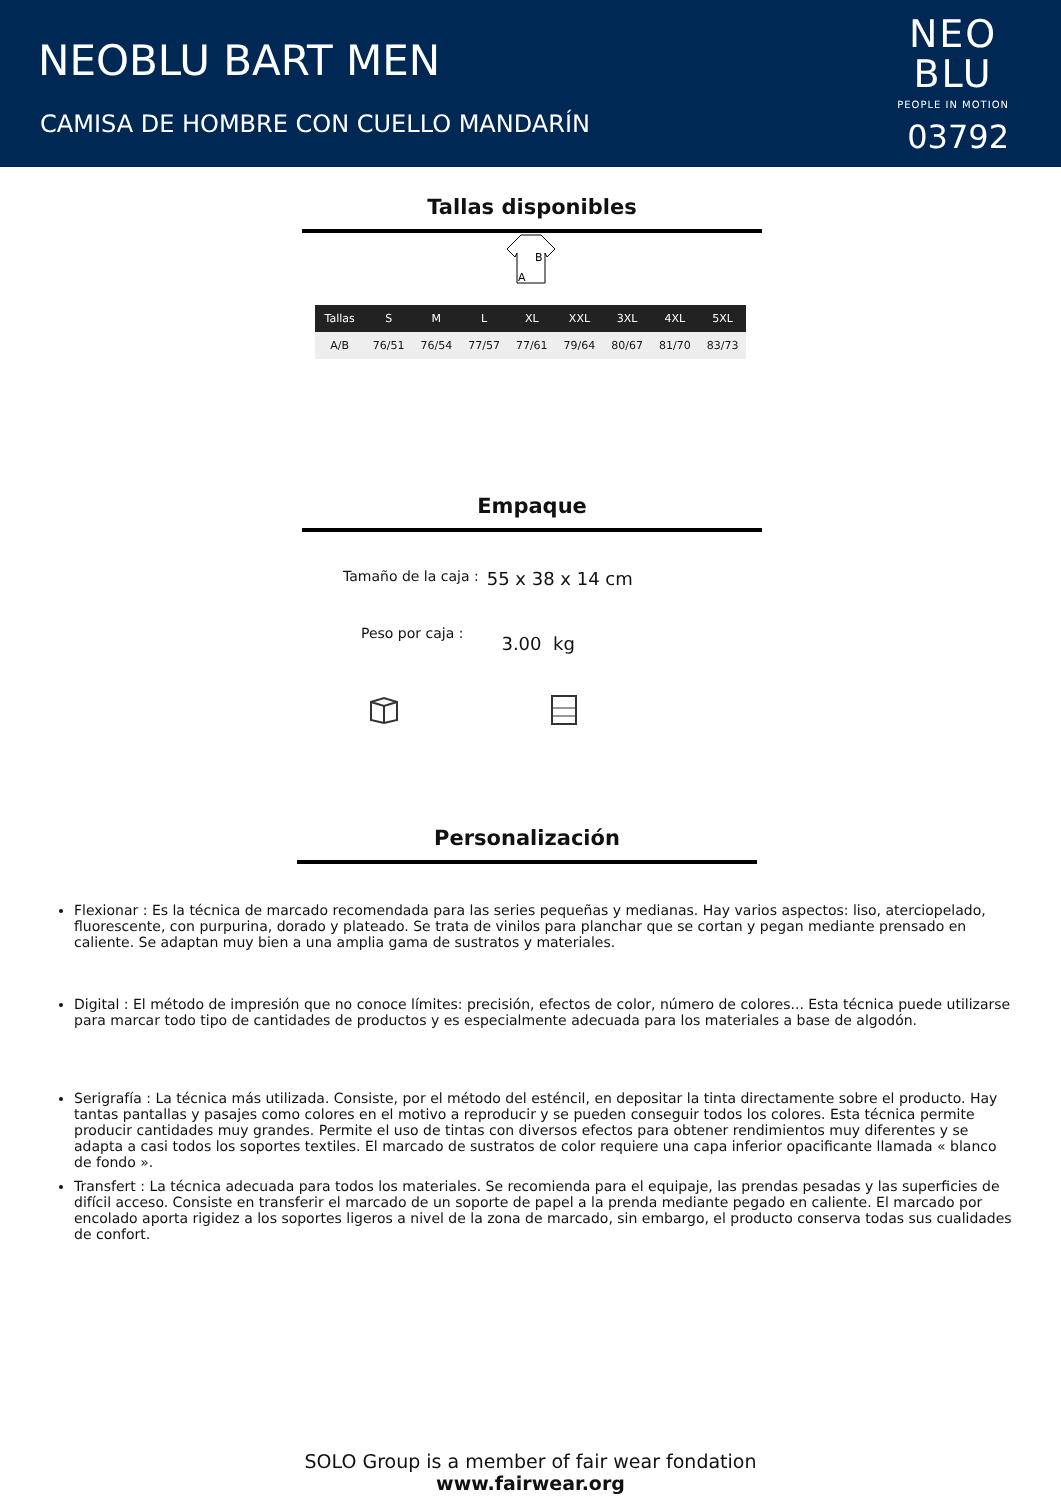NEOBLU BART MEN
CAMISA DE HOMBRE CON CUELLO MANDARÍN
NEO
BLU
PEOPLE IN MOTION
03792
Tallas disponibles
B
A
| Tallas | S | M | L | XL | XXL | 3XL | 4XL | 5XL |
| --- | --- | --- | --- | --- | --- | --- | --- | --- |
| A/B | 76/51 | 76/54 | 77/57 | 77/61 | 79/64 | 80/67 | 81/70 | 83/73 |
Empaque
Tamaño de la caja : 55 x 38 x 14 cm
Peso por caja : 3.00 kg
Personalización
Flexionar : Es la técnica de marcado recomendada para las series pequeñas y medianas. Hay varios aspectos: liso, aterciopelado, fluorescente, con purpurina, dorado y plateado. Se trata de vinilos para planchar que se cortan y pegan mediante prensado en caliente. Se adaptan muy bien a una amplia gama de sustratos y materiales.
Digital : El método de impresión que no conoce límites: precisión, efectos de color, número de colores... Esta técnica puede utilizarse para marcar todo tipo de cantidades de productos y es especialmente adecuada para los materiales a base de algodón.
Serigrafía : La técnica más utilizada. Consiste, por el método del esténcil, en depositar la tinta directamente sobre el producto. Hay tantas pantallas y pasajes como colores en el motivo a reproducir y se pueden conseguir todos los colores. Esta técnica permite producir cantidades muy grandes. Permite el uso de tintas con diversos efectos para obtener rendimientos muy diferentes y se adapta a casi todos los soportes textiles. El marcado de sustratos de color requiere una capa inferior opacificante llamada « blanco de fondo ».
Transfert : La técnica adecuada para todos los materiales. Se recomienda para el equipaje, las prendas pesadas y las superficies de difícil acceso. Consiste en transferir el marcado de un soporte de papel a la prenda mediante pegado en caliente. El marcado por encolado aporta rigidez a los soportes ligeros a nivel de la zona de marcado, sin embargo, el producto conserva todas sus cualidades de confort.
SOLO Group is a member of fair wear fondation
www.fairwear.org